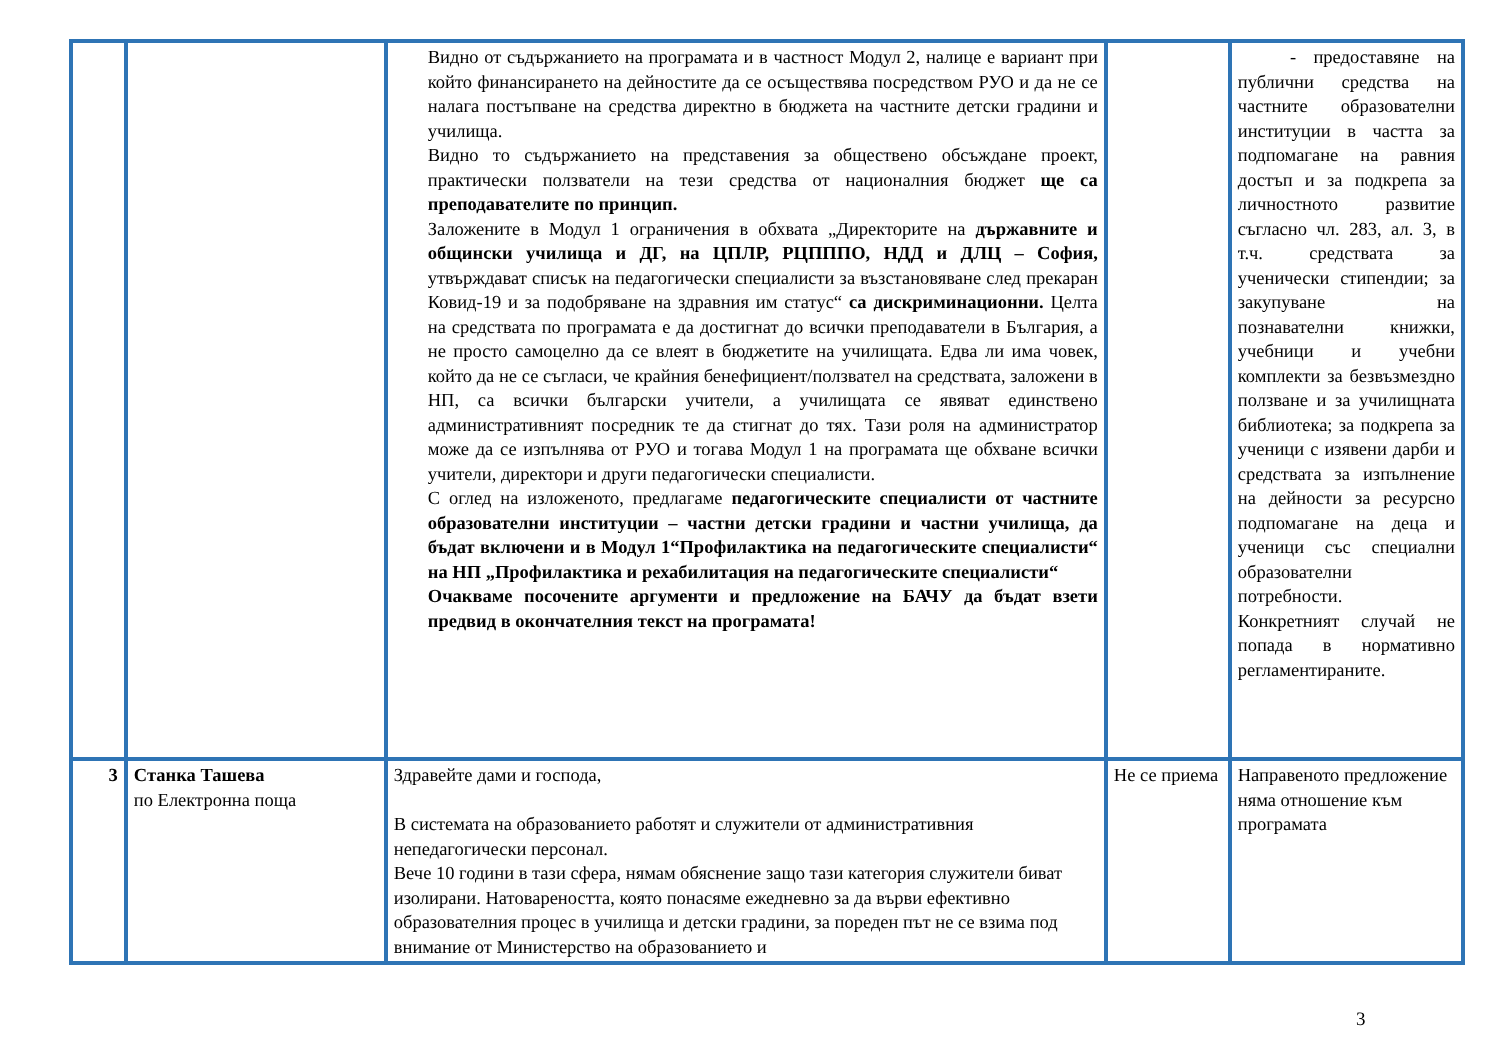| | | Видно от съдържанието на програмата и в частност Модул 2, налице е вариант при който финансирането на дейностите да се осъществява посредством РУО и да не се налага постъпване на средства директно в бюджета на частните детски градини и училища. Видно то съдържанието на представения за обществено обсъждане проект, практически ползватели на тези средства от националния бюджет ще са преподавателите по принцип. Заложените в Модул 1 ограничения в обхвата „Директорите на държавните и общински училища и ДГ, на ЦПЛР, РЦПППО, НДД и ДЛЦ – София, утвърждават списък на педагогически специалисти за възстановяване след прекаран Ковид-19 и за подобряване на здравния им статус“ са дискриминационни. Целта на средствата по програмата е да достигнат до всички преподаватели в България, а не просто самоцелно да се влеят в бюджетите на училищата. Едва ли има човек, който да не се съгласи, че крайния бенефициент/ползвател на средствата, заложени в НП, са всички български учители, а училищата се явяват единствено административният посредник те да стигнат до тях. Тази роля на администратор може да се изпълнява от РУО и тогава Модул 1 на програмата ще обхване всички учители, директори и други педагогически специалисти. С оглед на изложеното, предлагаме педагогическите специалисти от частните образователни институции – частни детски градини и частни училища, да бъдат включени и в Модул 1“Профилактика на педагогическите специалисти“ на НП „Профилактика и рехабилитация на педагогическите специалисти“ Очакваме посочените аргументи и предложение на БАЧУ да бъдат взети предвид в окончателния текст на програмата! | | - предоставяне на публични средства на частните образователни институции в частта за подпомагане на равния достъп и за подкрепа за личностното развитие съгласно чл. 283, ал. 3, в т.ч. средствата за ученически стипендии; за закупуване на познавателни книжки, учебници и учебни комплекти за безвъзмездно ползване и за училищната библиотека; за подкрепа за ученици с изявени дарби и средствата за изпълнение на дейности за ресурсно подпомагане на деца и ученици със специални образователни потребности. Конкретният случай не попада в нормативно регламентираните. |
| 3 | Станка Ташева по Електронна поща | Здравейте дами и господа, В системата на образованието работят и служители от административния непедагогически персонал. Вече 10 години в тази сфера, нямам обяснение защо тази категория служители биват изолирани. Натовареността, която понасяме ежедневно за да върви ефективно образователния процес в училища и детски градини, за пореден път не се взима под внимание от Министерство на образованието и | Не се приема | Направеното предложение няма отношение към програмата |
3